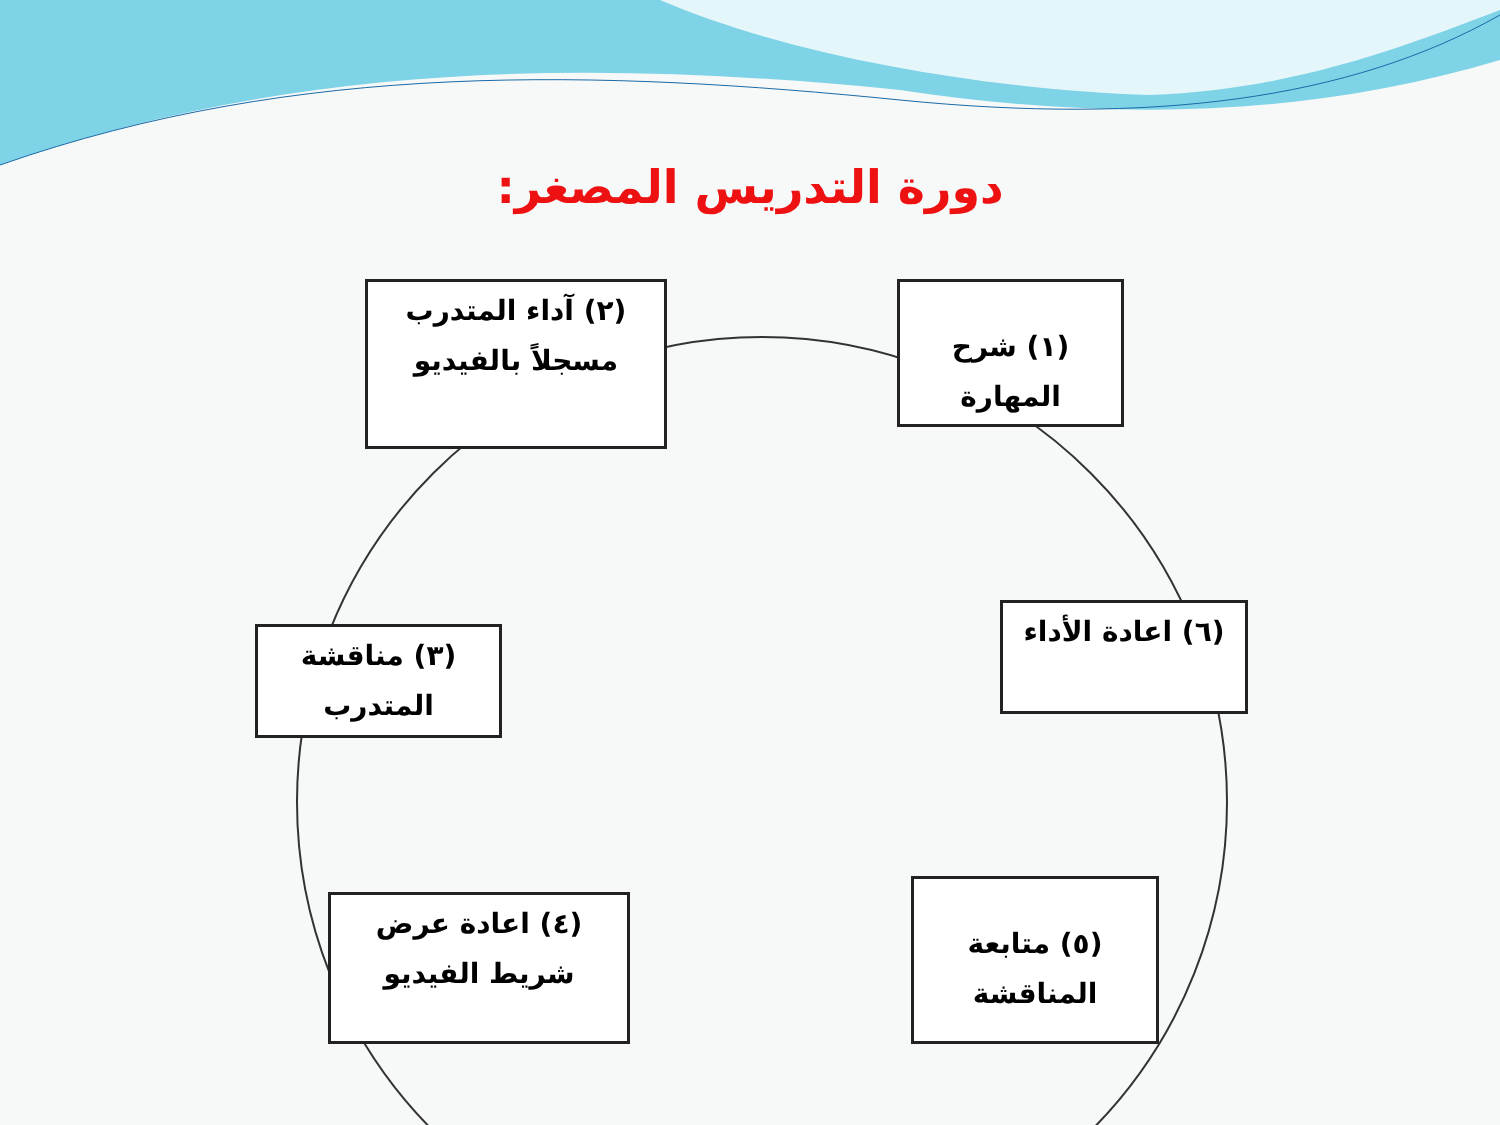دورة التدريس المصغر:
(٢) آداء المتدرب
مسجلاً بالفيديو
(١) شرح
المهارة
(٣) مناقشة
المتدرب
(٦) اعادة الأداء
(٤) اعادة عرض
شريط الفيديو
(٥) متابعة
المناقشة